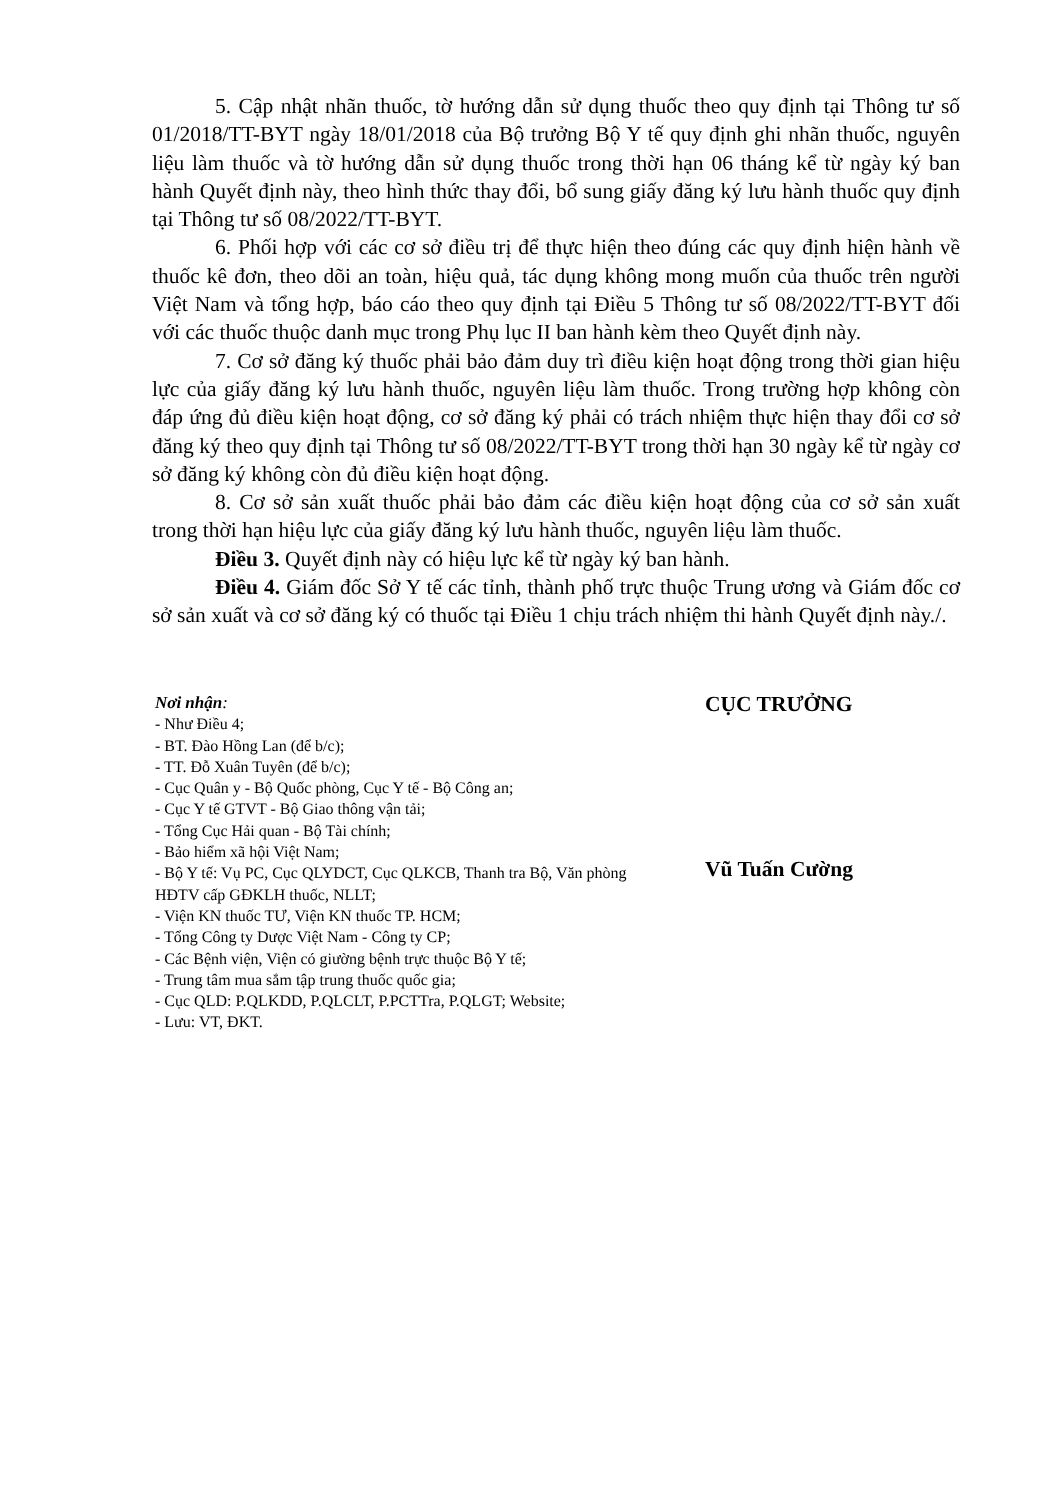5. Cập nhật nhãn thuốc, tờ hướng dẫn sử dụng thuốc theo quy định tại Thông tư số 01/2018/TT-BYT ngày 18/01/2018 của Bộ trưởng Bộ Y tế quy định ghi nhãn thuốc, nguyên liệu làm thuốc và tờ hướng dẫn sử dụng thuốc trong thời hạn 06 tháng kể từ ngày ký ban hành Quyết định này, theo hình thức thay đổi, bổ sung giấy đăng ký lưu hành thuốc quy định tại Thông tư số 08/2022/TT-BYT.
6. Phối hợp với các cơ sở điều trị để thực hiện theo đúng các quy định hiện hành về thuốc kê đơn, theo dõi an toàn, hiệu quả, tác dụng không mong muốn của thuốc trên người Việt Nam và tổng hợp, báo cáo theo quy định tại Điều 5 Thông tư số 08/2022/TT-BYT đối với các thuốc thuộc danh mục trong Phụ lục II ban hành kèm theo Quyết định này.
7. Cơ sở đăng ký thuốc phải bảo đảm duy trì điều kiện hoạt động trong thời gian hiệu lực của giấy đăng ký lưu hành thuốc, nguyên liệu làm thuốc. Trong trường hợp không còn đáp ứng đủ điều kiện hoạt động, cơ sở đăng ký phải có trách nhiệm thực hiện thay đổi cơ sở đăng ký theo quy định tại Thông tư số 08/2022/TT-BYT trong thời hạn 30 ngày kể từ ngày cơ sở đăng ký không còn đủ điều kiện hoạt động.
8. Cơ sở sản xuất thuốc phải bảo đảm các điều kiện hoạt động của cơ sở sản xuất trong thời hạn hiệu lực của giấy đăng ký lưu hành thuốc, nguyên liệu làm thuốc.
Điều 3. Quyết định này có hiệu lực kể từ ngày ký ban hành.
Điều 4. Giám đốc Sở Y tế các tỉnh, thành phố trực thuộc Trung ương và Giám đốc cơ sở sản xuất và cơ sở đăng ký có thuốc tại Điều 1 chịu trách nhiệm thi hành Quyết định này./.
Nơi nhận:
- Như Điều 4;
- BT. Đào Hồng Lan (để b/c);
- TT. Đỗ Xuân Tuyên (để b/c);
- Cục Quân y - Bộ Quốc phòng, Cục Y tế - Bộ Công an;
- Cục Y tế GTVT - Bộ Giao thông vận tải;
- Tổng Cục Hải quan - Bộ Tài chính;
- Bảo hiểm xã hội Việt Nam;
- Bộ Y tế: Vụ PC, Cục QLYDCT, Cục QLKCB, Thanh tra Bộ, Văn phòng HĐTV cấp GĐKLH thuốc, NLLT;
- Viện KN thuốc TƯ, Viện KN thuốc TP. HCM;
- Tổng Công ty Dược Việt Nam - Công ty CP;
- Các Bệnh viện, Viện có giường bệnh trực thuộc Bộ Y tế;
- Trung tâm mua sắm tập trung thuốc quốc gia;
- Cục QLD: P.QLKDD, P.QLCLT, P.PCTTra, P.QLGT; Website;
- Lưu: VT, ĐKT.
CỤC TRƯỞNG
Vũ Tuấn Cường